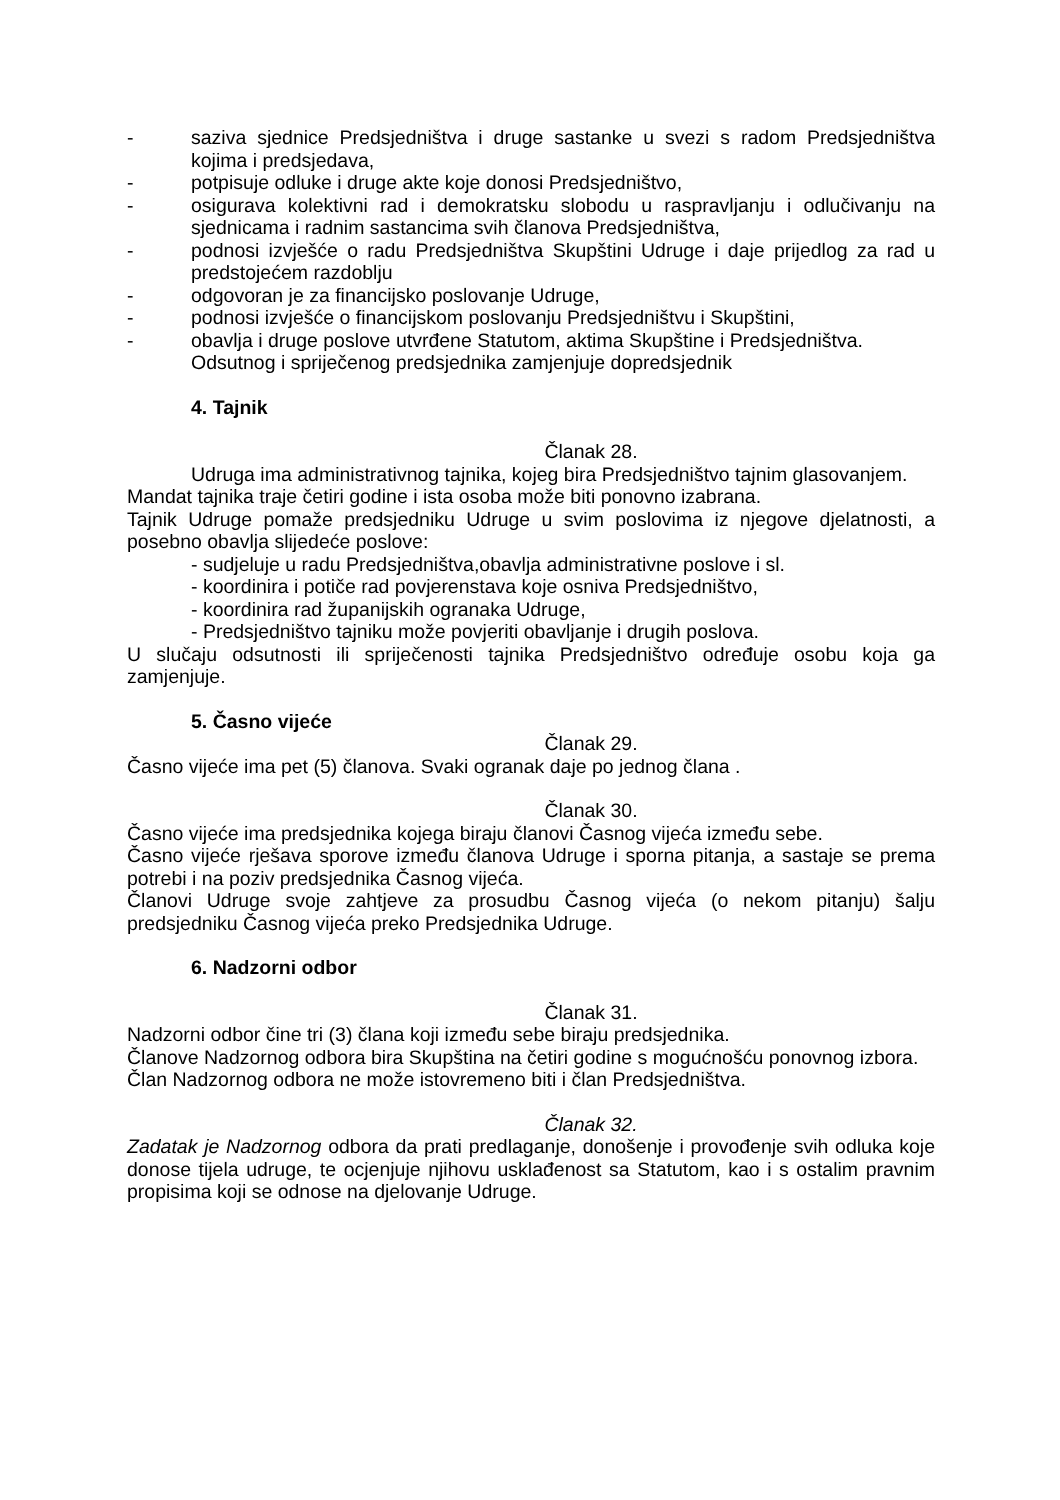- saziva sjednice Predsjedništva i druge sastanke u svezi s radom Predsjedništva kojima i predsjedava,
- potpisuje odluke i druge akte koje donosi Predsjedništvo,
- osigurava kolektivni rad i demokratsku slobodu u raspravljanju i odlučivanju na sjednicama i radnim sastancima svih članova Predsjedništva,
- podnosi izvješće o radu Predsjedništva Skupštini Udruge i daje prijedlog za rad u predstojećem razdoblju
- odgovoran je za financijsko poslovanje Udruge,
- podnosi izvješće o financijskom poslovanju Predsjedništvu i Skupštini,
- obavlja i druge poslove utvrđene Statutom, aktima Skupštine i Predsjedništva.
Odsutnog i spriječenog predsjednika zamjenjuje dopredsjednik
4. Tajnik
Članak 28.
Udruga ima administrativnog tajnika, kojeg bira Predsjedništvo tajnim glasovanjem.
Mandat tajnika traje četiri godine i ista osoba može biti ponovno izabrana.
Tajnik Udruge pomaže predsjedniku Udruge u svim poslovima iz njegove djelatnosti, a posebno obavlja slijedeće poslove:
- sudjeluje u radu Predsjedništva,obavlja administrativne poslove i sl.
- koordinira i potiče rad povjerenstava koje osniva Predsjedništvo,
- koordinira rad županijskih ogranaka Udruge,
- Predsjedništvo tajniku može povjeriti obavljanje i drugih poslova.
U slučaju odsutnosti ili spriječenosti tajnika Predsjedništvo određuje osobu koja ga zamjenjuje.
5. Časno vijeće
Članak 29.
Časno vijeće ima pet (5) članova. Svaki ogranak daje po jednog člana .
Članak 30.
Časno vijeće ima predsjednika kojega biraju članovi Časnog vijeća između sebe.
Časno vijeće rješava sporove između članova Udruge i sporna pitanja, a sastaje se prema potrebi i na poziv predsjednika Časnog vijeća.
Članovi Udruge svoje zahtjeve za prosudbu Časnog vijeća (o nekom pitanju) šalju predsjedniku Časnog vijeća preko Predsjednika Udruge.
6. Nadzorni odbor
Članak 31.
Nadzorni odbor čine tri (3) člana koji između sebe biraju predsjednika.
Članove Nadzornog odbora bira Skupština na četiri godine s mogućnošću ponovnog izbora.
Član Nadzornog odbora ne može istovremeno biti i član Predsjedništva.
Članak 32.
Zadatak je Nadzornog odbora da prati predlaganje, donošenje i provođenje svih odluka koje donose tijela udruge, te ocjenjuje njihovu usklađenost sa Statutom, kao i s ostalim pravnim propisima koji se odnose na djelovanje Udruge.